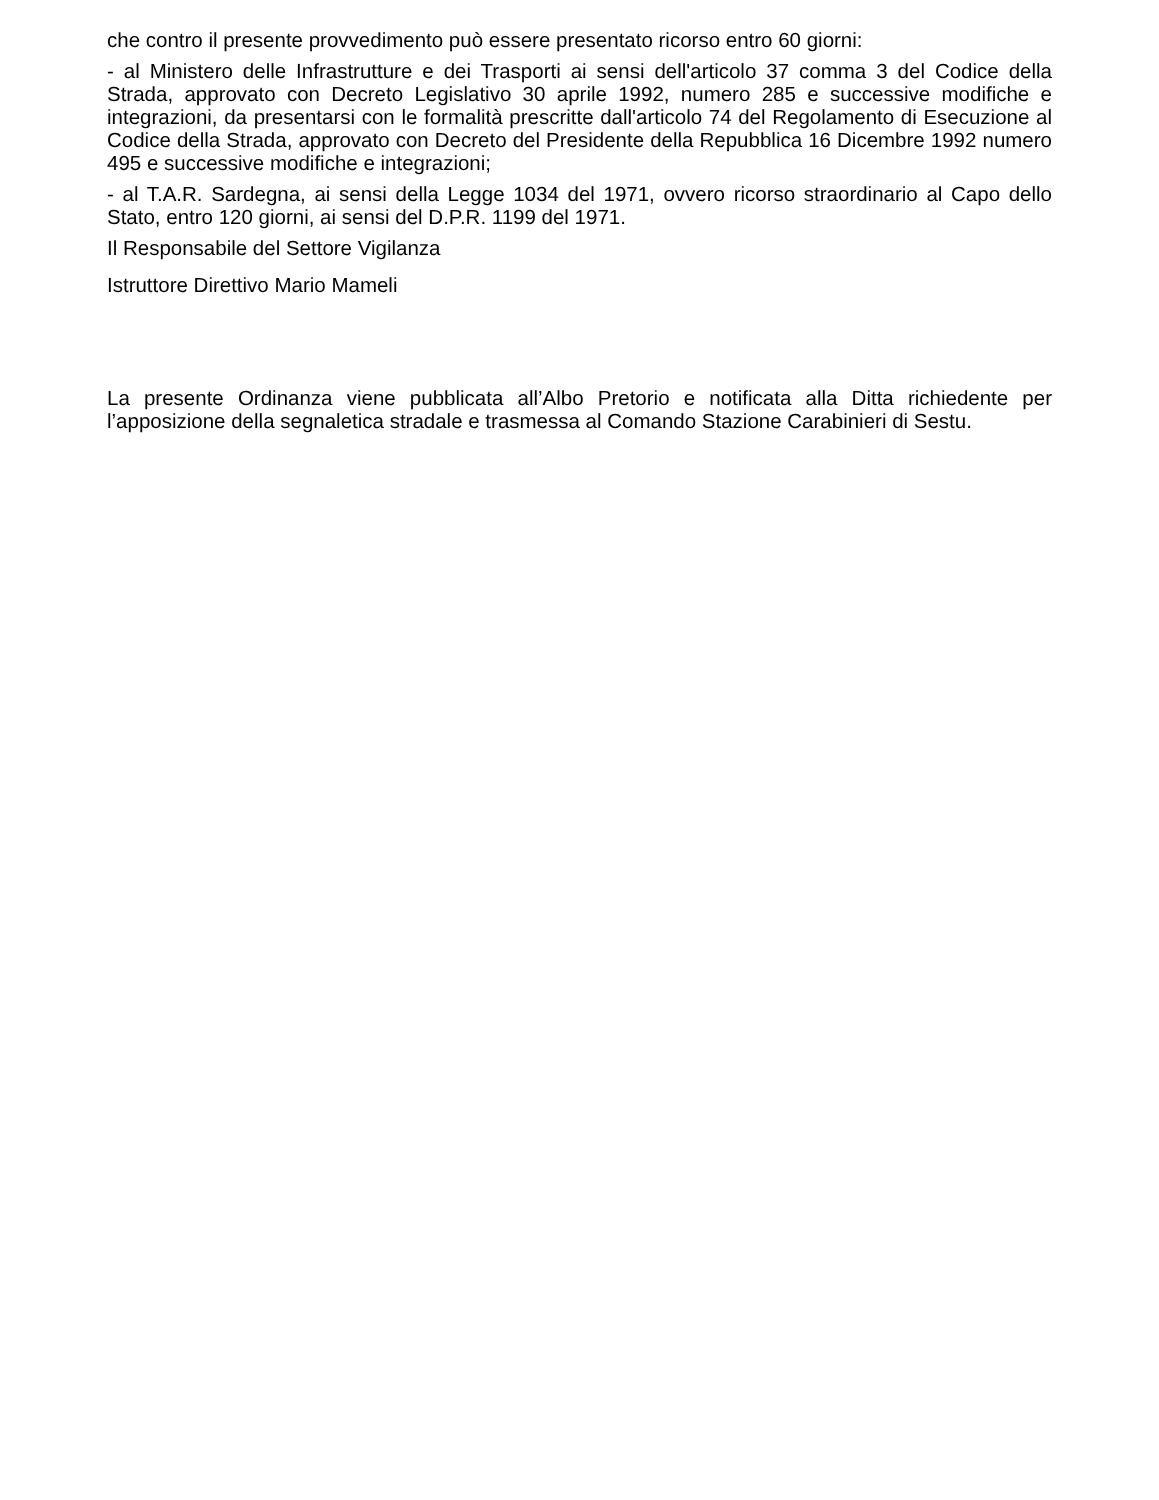che contro il presente provvedimento può essere presentato ricorso entro 60 giorni:
- al Ministero delle Infrastrutture e dei Trasporti ai sensi dell'articolo 37 comma 3 del Codice della Strada, approvato con Decreto Legislativo 30 aprile 1992, numero 285 e successive modifiche e integrazioni, da presentarsi con le formalità prescritte dall'articolo 74 del Regolamento di Esecuzione al Codice della Strada, approvato con Decreto del Presidente della Repubblica 16 Dicembre 1992 numero 495 e successive modifiche e integrazioni;
- al T.A.R. Sardegna, ai sensi della Legge 1034 del 1971, ovvero ricorso straordinario al Capo dello Stato, entro 120 giorni, ai sensi del D.P.R. 1199 del 1971.
Il Responsabile del Settore Vigilanza
Istruttore Direttivo Mario Mameli
La presente Ordinanza viene pubblicata all’Albo Pretorio e notificata alla Ditta richiedente per l’apposizione della segnaletica stradale e trasmessa al Comando Stazione Carabinieri di Sestu.